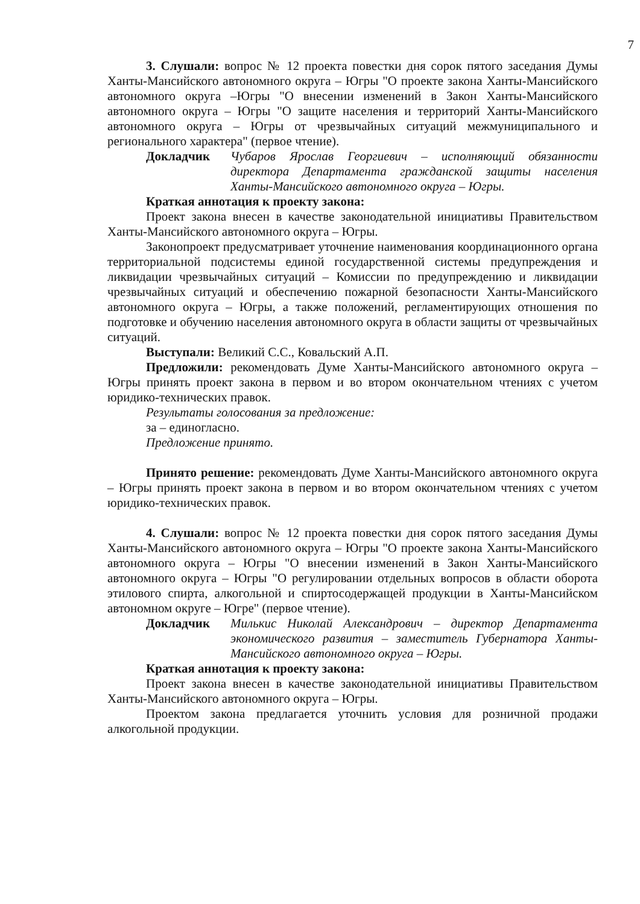7
3. Слушали: вопрос № 12 проекта повестки дня сорок пятого заседания Думы Ханты-Мансийского автономного округа – Югры "О проекте закона Ханты-Мансийского автономного округа –Югры "О внесении изменений в Закон Ханты-Мансийского автономного округа – Югры "О защите населения и территорий Ханты-Мансийского автономного округа – Югры от чрезвычайных ситуаций межмуниципального и регионального характера" (первое чтение).
Докладчик Чубаров Ярослав Георгиевич – исполняющий обязанности директора Департамента гражданской защиты населения Ханты-Мансийского автономного округа – Югры.
Краткая аннотация к проекту закона:
Проект закона внесен в качестве законодательной инициативы Правительством Ханты-Мансийского автономного округа – Югры.
Законопроект предусматривает уточнение наименования координационного органа территориальной подсистемы единой государственной системы предупреждения и ликвидации чрезвычайных ситуаций – Комиссии по предупреждению и ликвидации чрезвычайных ситуаций и обеспечению пожарной безопасности Ханты-Мансийского автономного округа – Югры, а также положений, регламентирующих отношения по подготовке и обучению населения автономного округа в области защиты от чрезвычайных ситуаций.
Выступали: Великий С.С., Ковальский А.П.
Предложили: рекомендовать Думе Ханты-Мансийского автономного округа – Югры принять проект закона в первом и во втором окончательном чтениях с учетом юридико-технических правок.
Результаты голосования за предложение:
за – единогласно.
Предложение принято.
Принято решение: рекомендовать Думе Ханты-Мансийского автономного округа – Югры принять проект закона в первом и во втором окончательном чтениях с учетом юридико-технических правок.
4. Слушали: вопрос № 12 проекта повестки дня сорок пятого заседания Думы Ханты-Мансийского автономного округа – Югры "О проекте закона Ханты-Мансийского автономного округа – Югры "О внесении изменений в Закон Ханты-Мансийского автономного округа – Югры "О регулировании отдельных вопросов в области оборота этилового спирта, алкогольной и спиртосодержащей продукции в Ханты-Мансийском автономном округе – Югре" (первое чтение).
Докладчик Милькис Николай Александрович – директор Департамента экономического развития – заместитель Губернатора Ханты-Мансийского автономного округа – Югры.
Краткая аннотация к проекту закона:
Проект закона внесен в качестве законодательной инициативы Правительством Ханты-Мансийского автономного округа – Югры.
Проектом закона предлагается уточнить условия для розничной продажи алкогольной продукции.